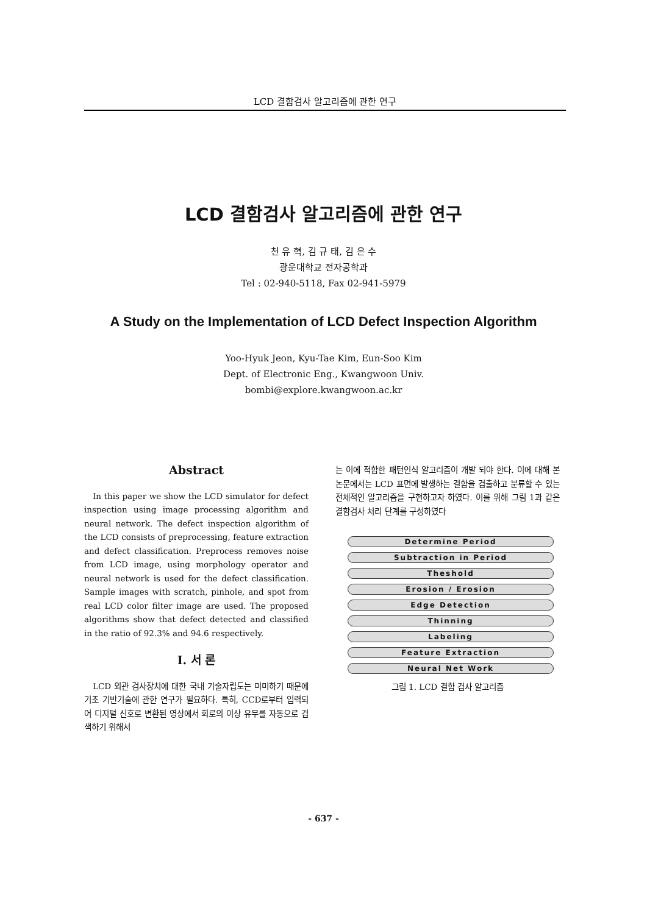LCD 결함검사 알고리즘에 관한 연구
LCD 결함검사 알고리즘에 관한 연구
천 유 혁, 김 규 태, 김 은 수
광운대학교 전자공학과
Tel : 02-940-5118, Fax 02-941-5979
A Study on the Implementation of LCD Defect Inspection Algorithm
Yoo-Hyuk Jeon, Kyu-Tae Kim, Eun-Soo Kim
Dept. of Electronic Eng., Kwangwoon Univ.
bombi@explore.kwangwoon.ac.kr
Abstract
In this paper we show the LCD simulator for defect inspection using image processing algorithm and neural network. The defect inspection algorithm of the LCD consists of preprocessing, feature extraction and defect classification. Preprocess removes noise from LCD image, using morphology operator and neural network is used for the defect classification. Sample images with scratch, pinhole, and spot from real LCD color filter image are used. The proposed algorithms show that defect detected and classified in the ratio of 92.3% and 94.6 respectively.
Ⅰ. 서 론
LCD 외관 검사장치에 대한 국내 기술자립도는 미미하기 때문에 기초 기반기술에 관한 연구가 필요하다. 특히, CCD로부터 입력되어 디지털 신호로 변환된 영상에서 회로의 이상 유무를 자동으로 검색하기 위해서
는 이에 적합한 패턴인식 알고리즘이 개발 되야 한다. 이에 대해 본 논문에서는 LCD 표면에 발생하는 결함을 검출하고 분류할 수 있는 전체적인 알고리즘을 구현하고자 하였다. 이를 위해 그림 1과 같은 결함검사 처리 단계를 구성하였다
Determine Period
Subtraction in Period
Theshold
Erosion / Erosion
Edge Detection
Thinning
Labeling
Feature Extraction
Neural Net Work
그림 1. LCD 결함 검사 알고리즘
- 637 -